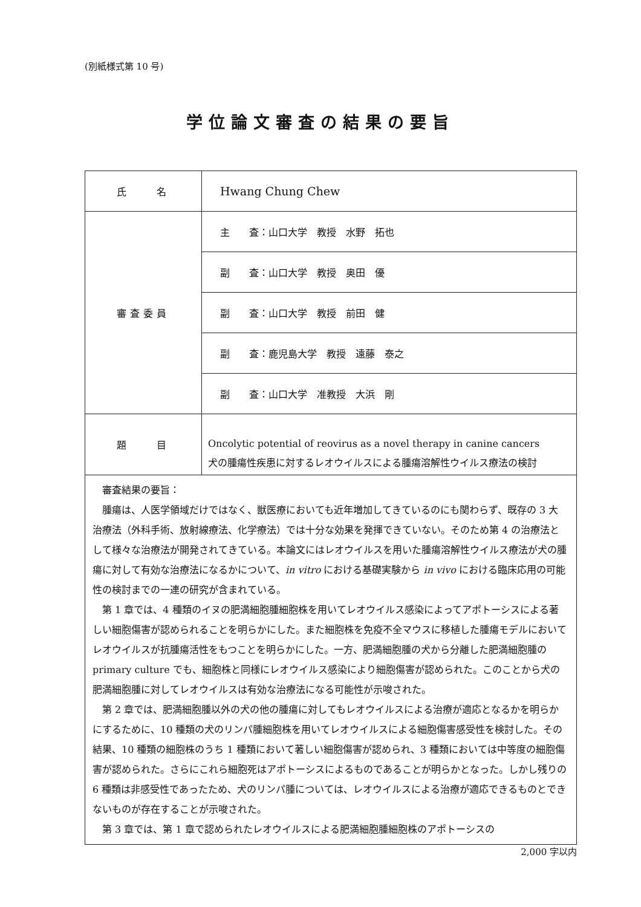(別紙様式第 10 号)
学位論文審査の結果の要旨
| 氏 名 | Hwang Chung Chew |
| 審査委員 | 主 査：山口大学 教授 水野 拓也 |
| | 副 査：山口大学 教授 奥田 優 |
| | 副 査：山口大学 教授 前田 健 |
| | 副 査：鹿児島大学 教授 遠藤 泰之 |
| | 副 査：山口大学 准教授 大浜 剛 |
| 題 目 | Oncolytic potential of reovirus as a novel therapy in canine cancers 犬の腫瘍性疾患に対するレオウイルスによる腫瘍溶解性ウイルス療法の検討 |
| 審査結果の要旨： 腫瘍は、人医学領域だけではなく、獣医療においても近年増加してきているのにも関わらず、既存の 3 大治療法（外科手術、放射線療法、化学療法）では十分な効果を発揮できていない。そのため第 4 の治療法として様々な治療法が開発されてきている。本論文にはレオウイルスを用いた腫瘍溶解性ウイルス療法が犬の腫瘍に対して有効な治療法になるかについて、 in vitro における基礎実験から in vivo における臨床応用の可能性の検討までの一連の研究が含まれている。 第 1 章では、4 種類のイヌの肥満細胞腫細胞株を用いてレオウイルス感染によってアポトーシスによる著しい細胞傷害が認められることを明らかにした。また細胞株を免疫不全マウスに移植した腫瘍モデルにおいてレオウイルスが抗腫瘍活性をもつことを明らかにした。一方、肥満細胞腫の犬から分離した肥満細胞腫の primary culture でも、細胞株と同様にレオウイルス感染により細胞傷害が認められた。このことから犬の肥満細胞腫に対してレオウイルスは有効な治療法になる可能性が示唆された。 第 2 章では、肥満細胞腫以外の犬の他の腫瘍に対してもレオウイルスによる治療が適応となるかを明らかにするために、10 種類の犬のリンパ腫細胞株を用いてレオウイルスによる細胞傷害感受性を検討した。その結果、10 種類の細胞株のうち 1 種類において著しい細胞傷害が認められ、3 種類においては中等度の細胞傷害が認められた。さらにこれら細胞死はアポトーシスによるものであることが明らかとなった。しかし残りの 6 種類は非感受性であったため、犬のリンパ腫については、レオウイルスによる治療が適応できるものとできないものが存在することが示唆された。 第 3 章では、第 1 章で認められたレオウイルスによる肥満細胞腫細胞株のアポトーシスの | |
2,000 字以内